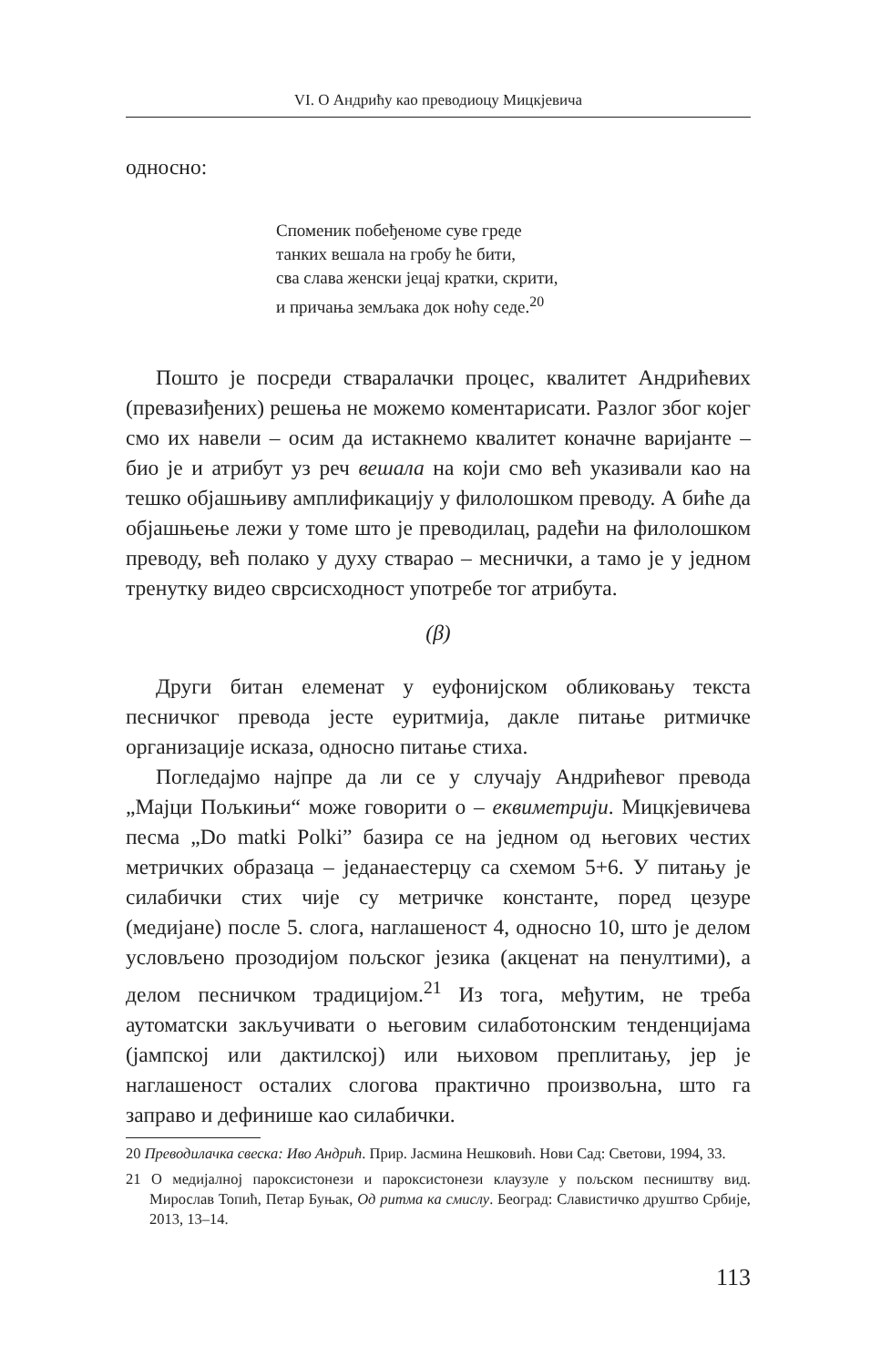VI. О Андрићу као преводиоцу Мицкјевича
односно:
Споменик побеђеноме суве греде
танких вешала на гробу ће бити,
сва слава женски јецај кратки, скрити,
и причања земљака док ноћу седе.<sup>20</sup>
Пошто је посреди стваралачки процес, квалитет Андри­ћевих (превазиђених) решења не можемо коментарисати. Разлог због којег смо их навели – осим да истакнемо квали­тет коначне варијанте – био је и атрибут уз реч вешала на који смо већ указивали као на тешко објашњиву амплификацију у филолошком преводу. А биће да објашњење лежи у томе што је преводилац, радећи на филолошком преводу, већ полако у духу стварао – меснички, а тамо је у једном тренутку видео сврсисходност употребе тог атрибута.
(β)
Други битан елеменат у еуфонијском обликовању текста песничког превода јесте еуритмија, дакле питање ритмичке организације исказа, односно питање стиха.
Погледајмо најпре да ли се у случају Андрићевог прево­да „Мајци Пољкињи“ може говорити о – еквиметрији. Миц­кјевичева песма „Do matki Polki” базира се на једном од његових честих метричких образаца – једанаестерцу са схемом 5+6. У питању је силабички стих чије су метричке константе, поред цезуре (медијане) после 5. слога, наглашеност 4, одно­сно 10, што је делом условљено прозодијом пољског језика (акценат на пенултими), а делом песничком традицијом.<sup>21</sup> Из тога, међутим, не треба аутоматски закључивати о његовим силаботонским тенденцијама (јампској или дактилској) или њиховом преплитању, јер је наглашеност осталих слогова практично произвољна, што га заправо и дефинише као си­лабички.
20 Преводилачка свеска: Иво Андрић. Прир. Јасмина Нешковић. Нови Сад: Светови, 1994, 33.
21 О медијалној пароксистонези и пароксистонези клаузуле у пољском пес­ништву вид. Мирослав Топић, Петар Буњак, Од ритма ка смислу. Београд: Славистичко друштво Србије, 2013, 13–14.
113